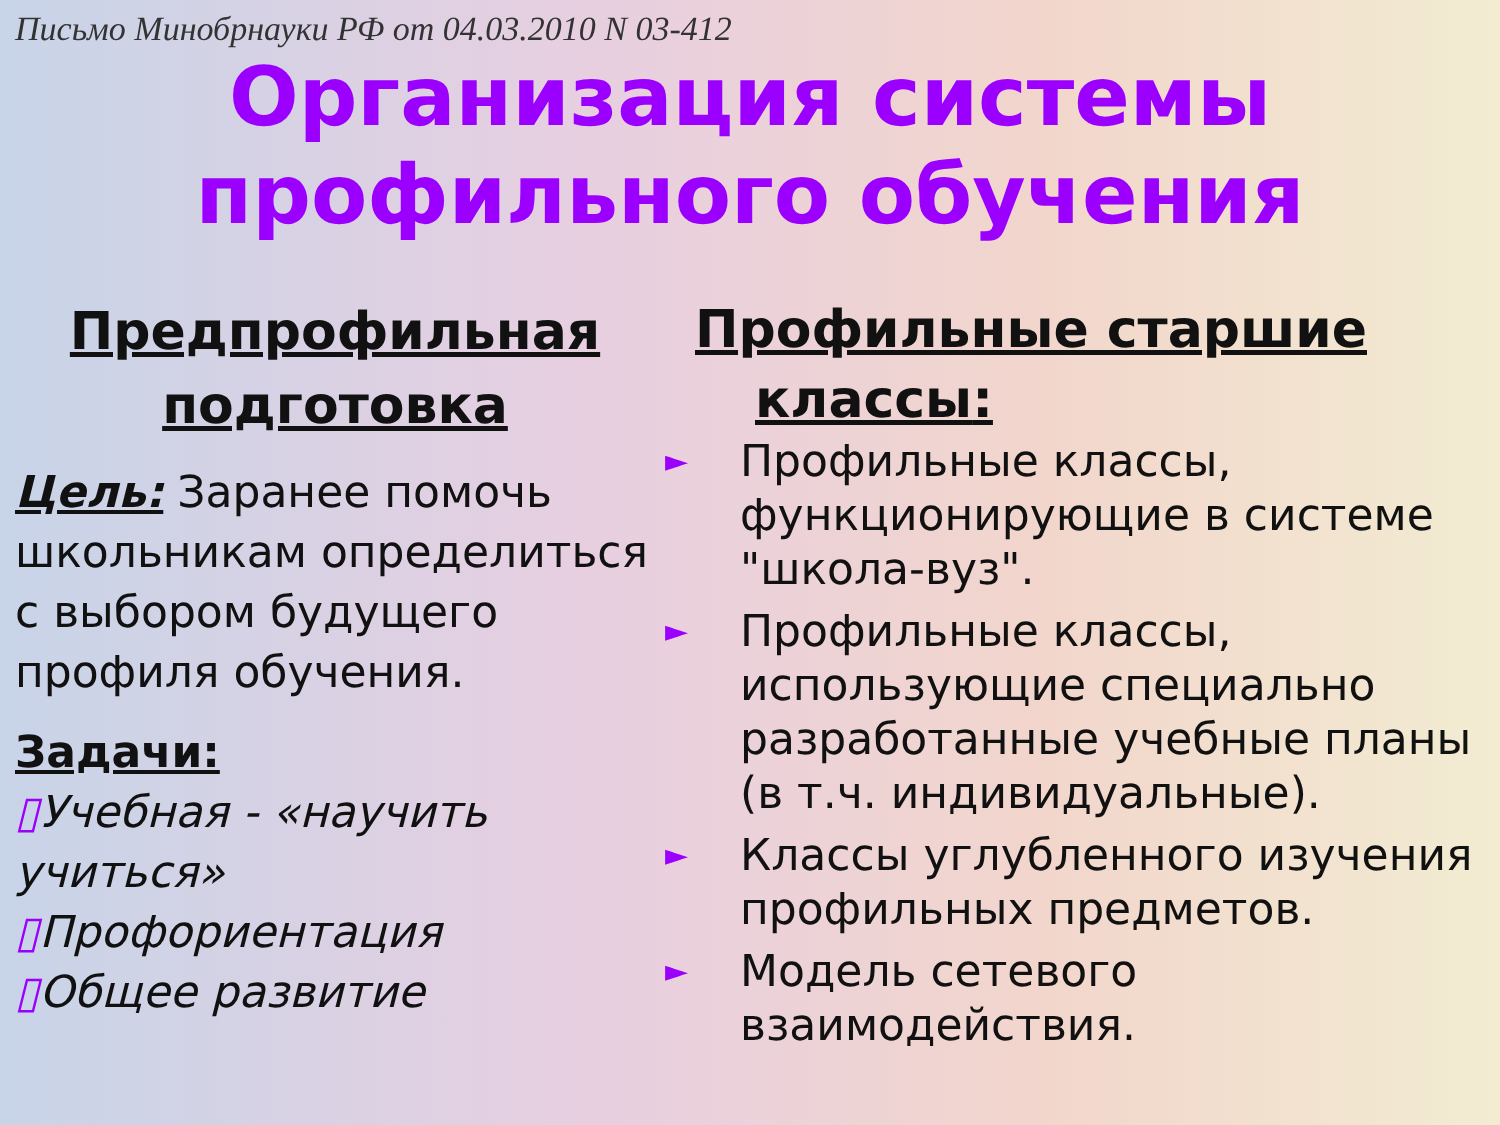Письмо Минобрнауки РФ от 04.03.2010 N 03-412
Организация системы
профильного обучения
Предпрофильная
подготовка
Цель: Заранее помочь школьникам определиться с выбором будущего профиля обучения.
Задачи:
▯Учебная - «научить учиться»
▯Профориентация
▯Общее развитие
Профильные старшие
классы:
► Профильные классы, функционирующие в системе "школа-вуз".
► Профильные классы, использующие специально разработанные учебные планы (в т.ч. индивидуальные).
► Классы углубленного изучения профильных предметов.
► Модель сетевого взаимодействия.